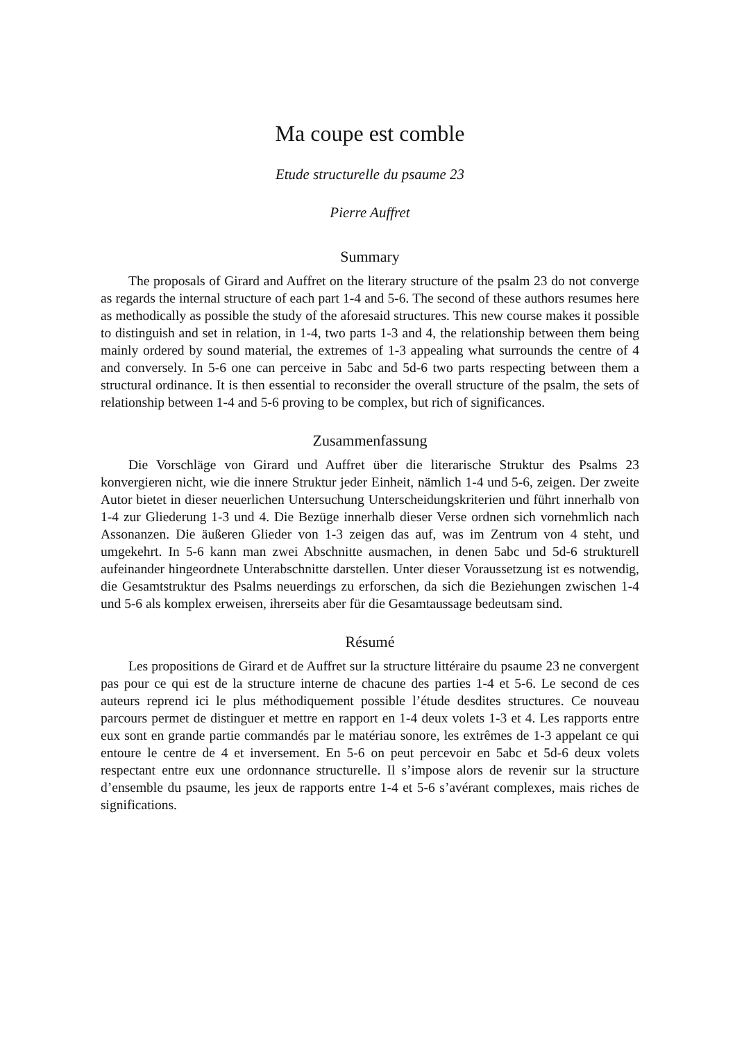Ma coupe est comble
Etude structurelle du psaume 23
Pierre Auffret
Summary
The proposals of Girard and Auffret on the literary structure of the psalm 23 do not converge as regards the internal structure of each part 1-4 and 5-6. The second of these authors resumes here as methodically as possible the study of the aforesaid structures. This new course makes it possible to distinguish and set in relation, in 1-4, two parts 1-3 and 4, the relationship between them being mainly ordered by sound material, the extremes of 1-3 appealing what surrounds the centre of 4 and conversely. In 5-6 one can perceive in 5abc and 5d-6 two parts respecting between them a structural ordinance. It is then essential to reconsider the overall structure of the psalm, the sets of relationship between 1-4 and 5-6 proving to be complex, but rich of significances.
Zusammenfassung
Die Vorschläge von Girard und Auffret über die literarische Struktur des Psalms 23 konvergieren nicht, wie die innere Struktur jeder Einheit, nämlich 1-4 und 5-6, zeigen. Der zweite Autor bietet in dieser neuerlichen Untersuchung Unterscheidungskriterien und führt innerhalb von 1-4 zur Gliederung 1-3 und 4. Die Bezüge innerhalb dieser Verse ordnen sich vornehmlich nach Assonanzen. Die äußeren Glieder von 1-3 zeigen das auf, was im Zentrum von 4 steht, und umgekehrt. In 5-6 kann man zwei Abschnitte ausmachen, in denen 5abc und 5d-6 strukturell aufeinander hingeordnete Unterabschnitte darstellen. Unter dieser Voraussetzung ist es notwendig, die Gesamtstruktur des Psalms neuerdings zu erforschen, da sich die Beziehungen zwischen 1-4 und 5-6 als komplex erweisen, ihrerseits aber für die Gesamtaussage bedeutsam sind.
Résumé
Les propositions de Girard et de Auffret sur la structure littéraire du psaume 23 ne convergent pas pour ce qui est de la structure interne de chacune des parties 1-4 et 5-6. Le second de ces auteurs reprend ici le plus méthodiquement possible l’étude desdites structures. Ce nouveau parcours permet de distinguer et mettre en rapport en 1-4 deux volets 1-3 et 4. Les rapports entre eux sont en grande partie commandés par le matériau sonore, les extrêmes de 1-3 appelant ce qui entoure le centre de 4 et inversement. En 5-6 on peut percevoir en 5abc et 5d-6 deux volets respectant entre eux une ordonnance structurelle. Il s’impose alors de revenir sur la structure d’ensemble du psaume, les jeux de rapports entre 1-4 et 5-6 s’avérant complexes, mais riches de significations.